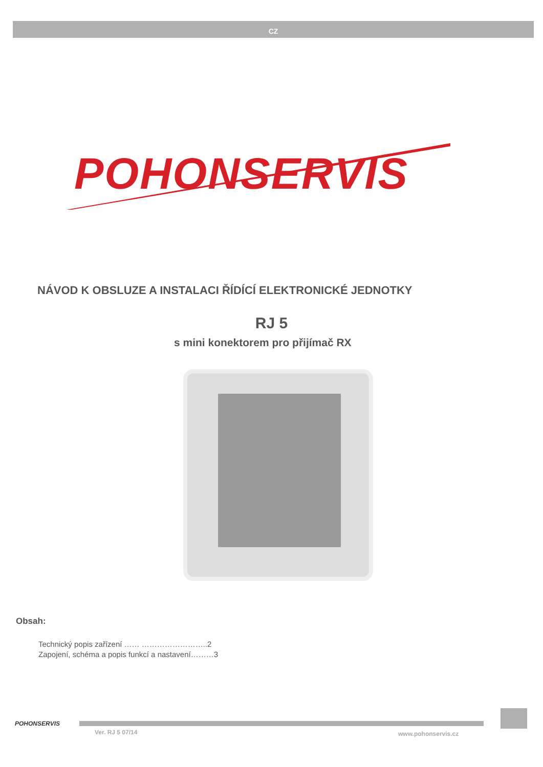CZ
POHONSERVIS
NÁVOD K OBSLUZE A INSTALACI ŘÍDÍCÍ ELEKTRONICKÉ JEDNOTKY
RJ 5
s mini konektorem pro přijímač RX
Obsah:
Technický popis zařízení …… ……………………..2
Zapojení, schéma a popis funkcí a nastavení………3
POHONSERVIS
Ver. RJ 5 07/14 www.pohonservis.cz